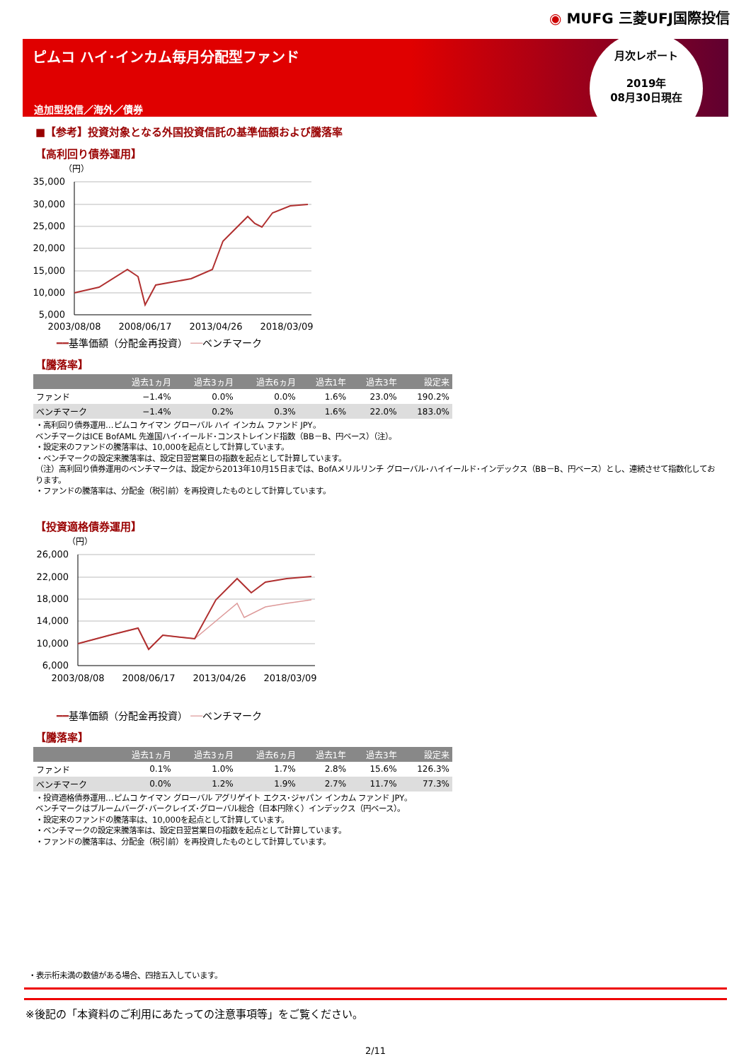◉ MUFG 三菱UFJ国際投信
ピムコ ハイ･インカム毎月分配型ファンド
追加型投信／海外／債券
月次レポート
2019年
08月30日現在
■【参考】投資対象となる外国投資信託の基準価額および騰落率
【高利回り債券運用】
（円）
35,000
30,000
25,000
20,000
15,000
10,000
5,000
2003/08/08
2008/06/17
2013/04/26
2018/03/09
━━基準価額（分配金再投資） ──ベンチマーク
【騰落率】
| | 過去1ヵ月 | 過去3ヵ月 | 過去6ヵ月 | 過去1年 | 過去3年 | 設定来 |
| --- | --- | --- | --- | --- | --- | --- |
| ファンド | −1.4% | 0.0% | 0.0% | 1.6% | 23.0% | 190.2% |
| ベンチマーク | −1.4% | 0.2% | 0.3% | 1.6% | 22.0% | 183.0% |
・高利回り債券運用…ピムコ ケイマン グローバル ハイ インカム ファンド JPY。
ベンチマークはICE BofAML 先進国ハイ･イールド･コンストレインド指数（BB－B、円ベース）（注）。
・設定来のファンドの騰落率は、10,000を起点として計算しています。
・ベンチマークの設定来騰落率は、設定日翌営業日の指数を起点として計算しています。
（注）高利回り債券運用のベンチマークは、設定から2013年10月15日までは、BofAメリルリンチ グローバル･ハイイールド･インデックス（BB－B、円ベース）とし、連続させて指数化しております。
・ファンドの騰落率は、分配金（税引前）を再投資したものとして計算しています。
【投資適格債券運用】
（円）
26,000
22,000
18,000
14,000
10,000
6,000
2003/08/08
2008/06/17
2013/04/26
2018/03/09
━━基準価額（分配金再投資） ──ベンチマーク
【騰落率】
| | 過去1ヵ月 | 過去3ヵ月 | 過去6ヵ月 | 過去1年 | 過去3年 | 設定来 |
| --- | --- | --- | --- | --- | --- | --- |
| ファンド | 0.1% | 1.0% | 1.7% | 2.8% | 15.6% | 126.3% |
| ベンチマーク | 0.0% | 1.2% | 1.9% | 2.7% | 11.7% | 77.3% |
・投資適格債券運用…ピムコ ケイマン グローバル アグリゲイト エクス･ジャパン インカム ファンド JPY。
ベンチマークはブルームバーグ･バークレイズ･グローバル総合（日本円除く）インデックス（円ベース）。
・設定来のファンドの騰落率は、10,000を起点として計算しています。
・ベンチマークの設定来騰落率は、設定日翌営業日の指数を起点として計算しています。
・ファンドの騰落率は、分配金（税引前）を再投資したものとして計算しています。
・表示桁未満の数値がある場合、四捨五入しています。
※後記の「本資料のご利用にあたっての注意事項等」をご覧ください。
2/11